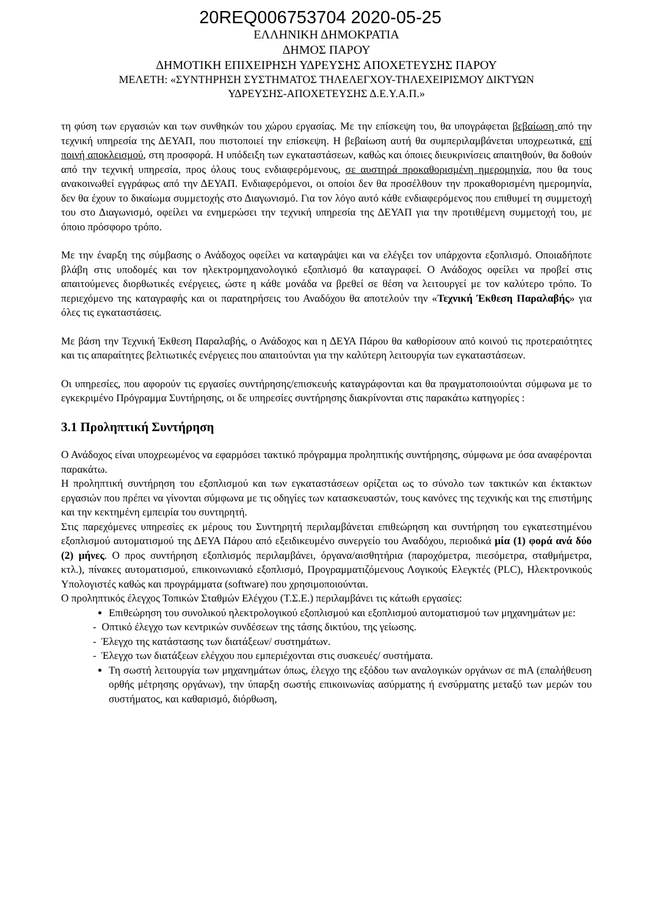20REQ006753704 2020-05-25
ΕΛΛΗΝΙΚΗ ΔΗΜΟΚΡΑΤΙΑ
ΔΗΜΟΣ ΠΑΡΟΥ
ΔΗΜΟΤΙΚΗ ΕΠΙΧΕΙΡΗΣΗ ΥΔΡΕΥΣΗΣ ΑΠΟΧΕΤΕΥΣΗΣ ΠΑΡΟΥ
ΜΕΛΕΤΗ: «ΣΥΝΤΗΡΗΣΗ ΣΥΣΤΗΜΑΤΟΣ ΤΗΛΕΛΕΓΧΟΥ-ΤΗΛΕΧΕΙΡΙΣΜΟΥ ΔΙΚΤΥΩΝ
ΥΔΡΕΥΣΗΣ-ΑΠΟΧΕΤΕΥΣΗΣ Δ.Ε.Υ.Α.Π.»
τη φύση των εργασιών και των συνθηκών του χώρου εργασίας. Με την επίσκεψη του, θα υπογράφεται βεβαίωση από την τεχνική υπηρεσία της ΔΕΥΑΠ, που πιστοποιεί την επίσκεψη. Η βεβαίωση αυτή θα συμπεριλαμβάνεται υποχρεωτικά, επί ποινή αποκλεισμού, στη προσφορά. Η υπόδειξη των εγκαταστάσεων, καθώς και όποιες διευκρινίσεις απαιτηθούν, θα δοθούν από την τεχνική υπηρεσία, προς όλους τους ενδιαφερόμενους, σε αυστηρά προκαθορισμένη ημερομηνία, που θα τους ανακοινωθεί εγγράφως από την ΔΕΥΑΠ. Ενδιαφερόμενοι, οι οποίοι δεν θα προσέλθουν την προκαθορισμένη ημερομηνία, δεν θα έχουν το δικαίωμα συμμετοχής στο Διαγωνισμό. Για τον λόγο αυτό κάθε ενδιαφερόμενος που επιθυμεί τη συμμετοχή του στο Διαγωνισμό, οφείλει να ενημερώσει την τεχνική υπηρεσία της ΔΕΥΑΠ για την προτιθέμενη συμμετοχή του, με όποιο πρόσφορο τρόπο.
Με την έναρξη της σύμβασης ο Ανάδοχος οφείλει να καταγράψει και να ελέγξει τον υπάρχοντα εξοπλισμό. Οποιαδήποτε βλάβη στις υποδομές και τον ηλεκτρομηχανολογικό εξοπλισμό θα καταγραφεί. Ο Ανάδοχος οφείλει να προβεί στις απαιτούμενες διορθωτικές ενέργειες, ώστε η κάθε μονάδα να βρεθεί σε θέση να λειτουργεί με τον καλύτερο τρόπο. Το περιεχόμενο της καταγραφής και οι παρατηρήσεις του Αναδόχου θα αποτελούν την «Τεχνική Έκθεση Παραλαβής» για όλες τις εγκαταστάσεις.
Με βάση την Τεχνική Έκθεση Παραλαβής, ο Ανάδοχος και η ΔΕΥΑ Πάρου θα καθορίσουν από κοινού τις προτεραιότητες και τις απαραίτητες βελτιωτικές ενέργειες που απαιτούνται για την καλύτερη λειτουργία των εγκαταστάσεων.
Οι υπηρεσίες, που αφορούν τις εργασίες συντήρησης/επισκευής καταγράφονται και θα πραγματοποιούνται σύμφωνα με το εγκεκριμένο Πρόγραμμα Συντήρησης, οι δε υπηρεσίες συντήρησης διακρίνονται στις παρακάτω κατηγορίες :
3.1 Προληπτική Συντήρηση
Ο Ανάδοχος είναι υποχρεωμένος να εφαρμόσει τακτικό πρόγραμμα προληπτικής συντήρησης, σύμφωνα με όσα αναφέρονται παρακάτω.
Η προληπτική συντήρηση του εξοπλισμού και των εγκαταστάσεων ορίζεται ως το σύνολο των τακτικών και έκτακτων εργασιών που πρέπει να γίνονται σύμφωνα με τις οδηγίες των κατασκευαστών, τους κανόνες της τεχνικής και της επιστήμης και την κεκτημένη εμπειρία του συντηρητή.
Στις παρεχόμενες υπηρεσίες εκ μέρους του Συντηρητή περιλαμβάνεται επιθεώρηση και συντήρηση του εγκατεστημένου εξοπλισμού αυτοματισμού της ΔΕΥΑ Πάρου από εξειδικευμένο συνεργείο του Αναδόχου, περιοδικά μία (1) φορά ανά δύο (2) μήνες. Ο προς συντήρηση εξοπλισμός περιλαμβάνει, όργανα/αισθητήρια (παροχόμετρα, πιεσόμετρα, σταθμήμετρα, κτλ.), πίνακες αυτοματισμού, επικοινωνιακό εξοπλισμό, Προγραμματιζόμενους Λογικούς Ελεγκτές (PLC), Ηλεκτρονικούς Υπολογιστές καθώς και προγράμματα (software) που χρησιμοποιούνται.
Ο προληπτικός έλεγχος Τοπικών Σταθμών Ελέγχου (Τ.Σ.Ε.) περιλαμβάνει τις κάτωθι εργασίες:
Επιθεώρηση του συνολικού ηλεκτρολογικού εξοπλισμού και εξοπλισμού αυτοματισμού των μηχανημάτων με:
- Οπτικό έλεγχο των κεντρικών συνδέσεων της τάσης δικτύου, της γείωσης.
- Έλεγχο της κατάστασης των διατάξεων/ συστημάτων.
- Έλεγχο των διατάξεων ελέγχου που εμπεριέχονται στις συσκευές/ συστήματα.
Τη σωστή λειτουργία των μηχανημάτων όπως, έλεγχο της εξόδου των αναλογικών οργάνων σε mA (επαλήθευση ορθής μέτρησης οργάνων), την ύπαρξη σωστής επικοινωνίας ασύρματης ή ενσύρματης μεταξύ των μερών του συστήματος, και καθαρισμό, διόρθωση,